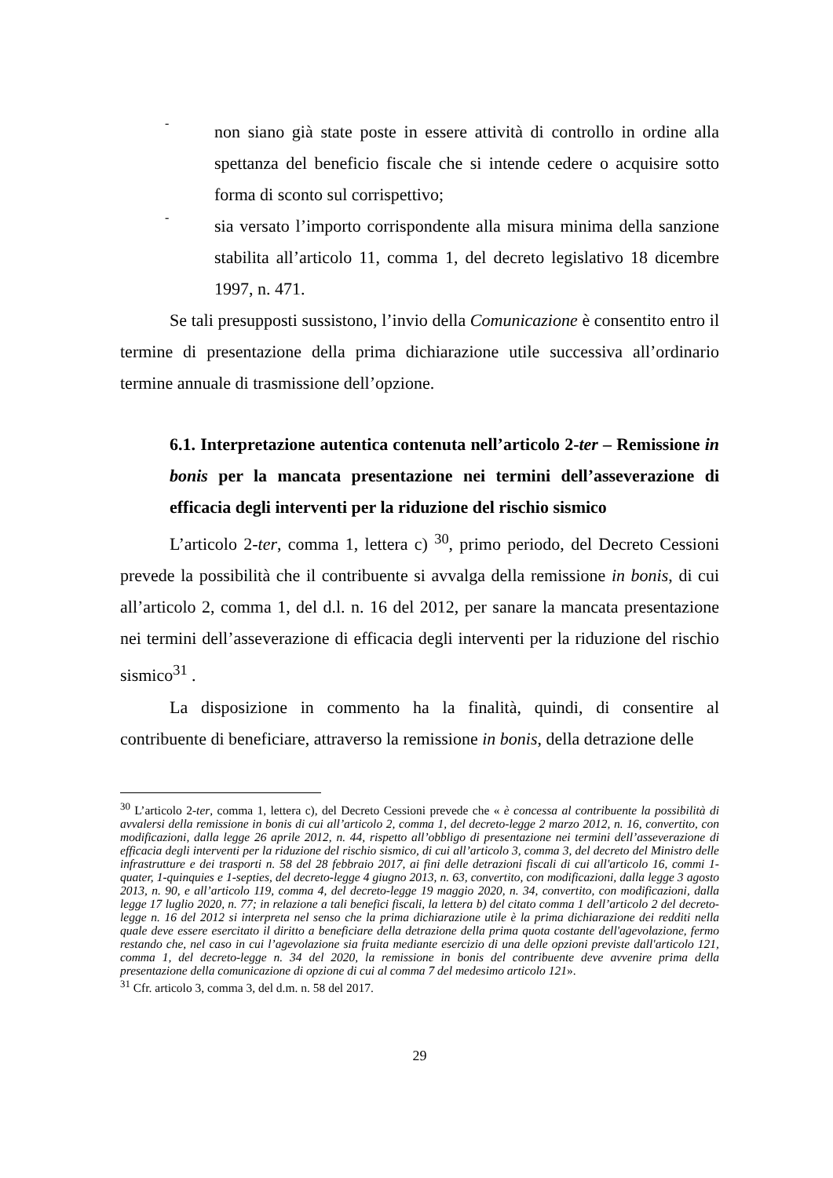-
non siano già state poste in essere attività di controllo in ordine alla spettanza del beneficio fiscale che si intende cedere o acquisire sotto forma di sconto sul corrispettivo;
-
sia versato l’importo corrispondente alla misura minima della sanzione stabilita all’articolo 11, comma 1, del decreto legislativo 18 dicembre 1997, n. 471.
Se tali presupposti sussistono, l’invio della Comunicazione è consentito entro il termine di presentazione della prima dichiarazione utile successiva all’ordinario termine annuale di trasmissione dell’opzione.
6.1. Interpretazione autentica contenuta nell’articolo 2-ter – Remissione in bonis per la mancata presentazione nei termini dell’asseverazione di efficacia degli interventi per la riduzione del rischio sismico
L’articolo 2-ter, comma 1, lettera c) <sup>30</sup>, primo periodo, del Decreto Cessioni prevede la possibilità che il contribuente si avvalga della remissione in bonis, di cui all’articolo 2, comma 1, del d.l. n. 16 del 2012, per sanare la mancata presentazione nei termini dell’asseverazione di efficacia degli interventi per la riduzione del rischio sismico<sup>31</sup> .
La disposizione in commento ha la finalità, quindi, di consentire al contribuente di beneficiare, attraverso la remissione in bonis, della detrazione delle
<sup>30</sup> L’articolo 2-ter, comma 1, lettera c), del Decreto Cessioni prevede che « è concessa al contribuente la possibilità di avvalersi della remissione in bonis di cui all’articolo 2, comma 1, del decreto-legge 2 marzo 2012, n. 16, convertito, con modificazioni, dalla legge 26 aprile 2012, n. 44, rispetto all’obbligo di presentazione nei termini dell’asseverazione di efficacia degli interventi per la riduzione del rischio sismico, di cui all’articolo 3, comma 3, del decreto del Ministro delle infrastrutture e dei trasporti n. 58 del 28 febbraio 2017, ai fini delle detrazioni fiscali di cui all'articolo 16, commi 1-quater, 1-quinquies e 1-septies, del decreto-legge 4 giugno 2013, n. 63, convertito, con modificazioni, dalla legge 3 agosto 2013, n. 90, e all’articolo 119, comma 4, del decreto-legge 19 maggio 2020, n. 34, convertito, con modificazioni, dalla legge 17 luglio 2020, n. 77; in relazione a tali benefici fiscali, la lettera b) del citato comma 1 dell’articolo 2 del decreto-legge n. 16 del 2012 si interpreta nel senso che la prima dichiarazione utile è la prima dichiarazione dei redditi nella quale deve essere esercitato il diritto a beneficiare della detrazione della prima quota costante dell'agevolazione, fermo restando che, nel caso in cui l’agevolazione sia fruita mediante esercizio di una delle opzioni previste dall'articolo 121, comma 1, del decreto-legge n. 34 del 2020, la remissione in bonis del contribuente deve avvenire prima della presentazione della comunicazione di opzione di cui al comma 7 del medesimo articolo 121».
<sup>31</sup> Cfr. articolo 3, comma 3, del d.m. n. 58 del 2017.
29